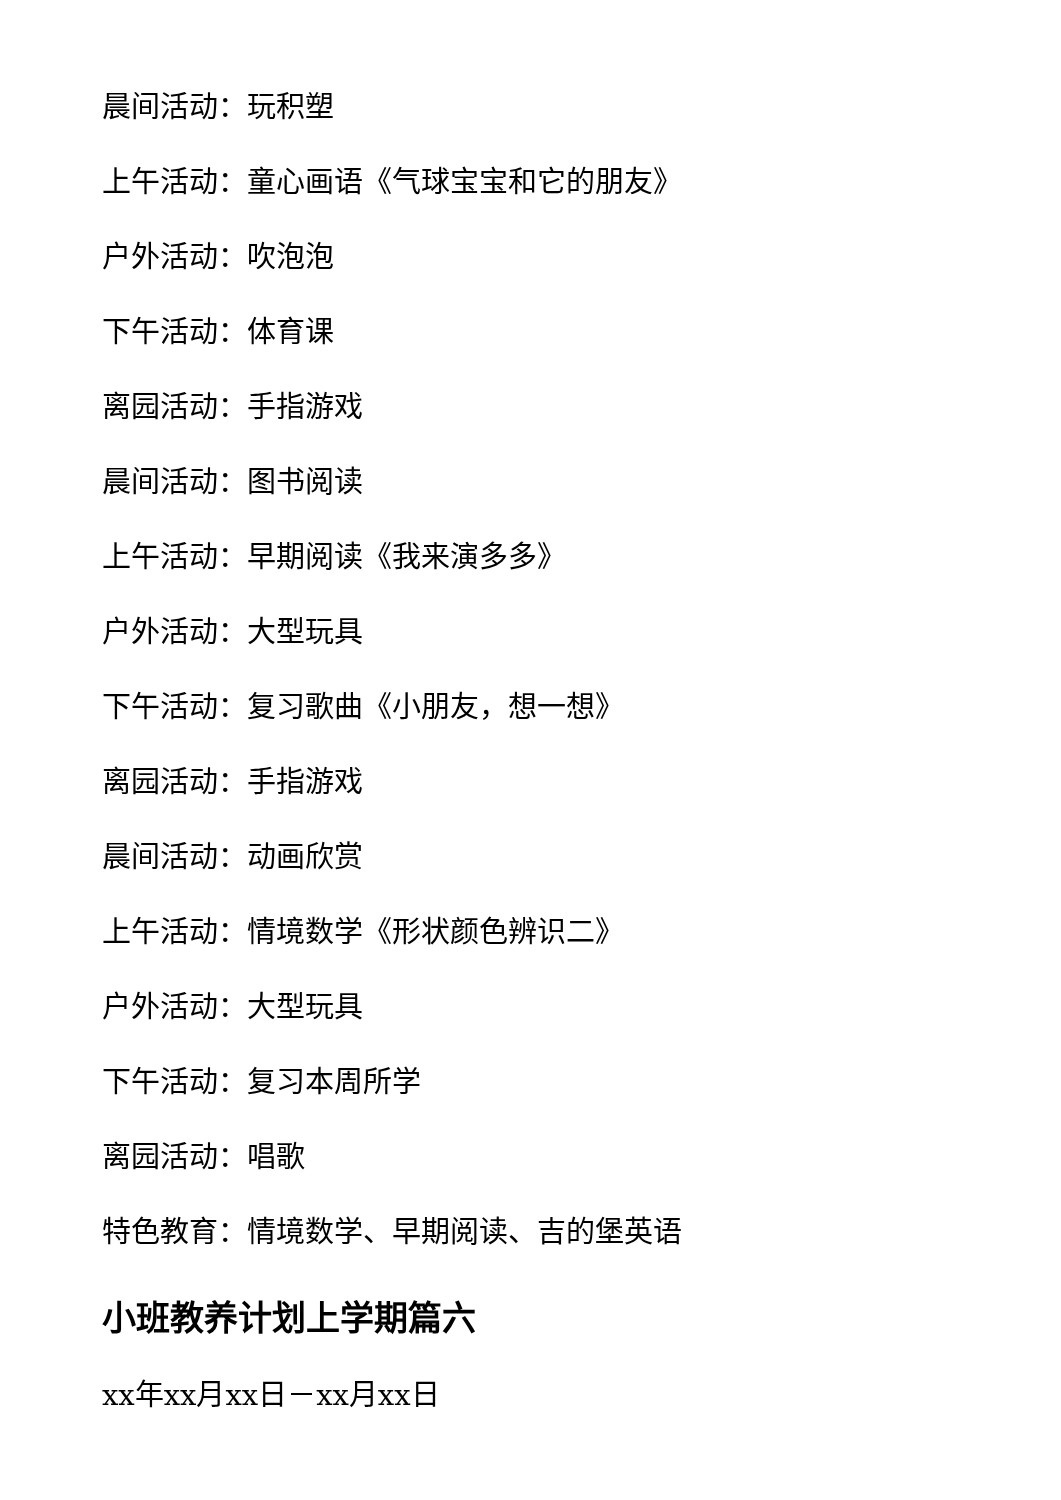晨间活动：玩积塑
上午活动：童心画语《气球宝宝和它的朋友》
户外活动：吹泡泡
下午活动：体育课
离园活动：手指游戏
晨间活动：图书阅读
上午活动：早期阅读《我来演多多》
户外活动：大型玩具
下午活动：复习歌曲《小朋友，想一想》
离园活动：手指游戏
晨间活动：动画欣赏
上午活动：情境数学《形状颜色辨识二》
户外活动：大型玩具
下午活动：复习本周所学
离园活动：唱歌
特色教育：情境数学、早期阅读、吉的堡英语
小班教养计划上学期篇六
xx年xx月xx日－xx月xx日